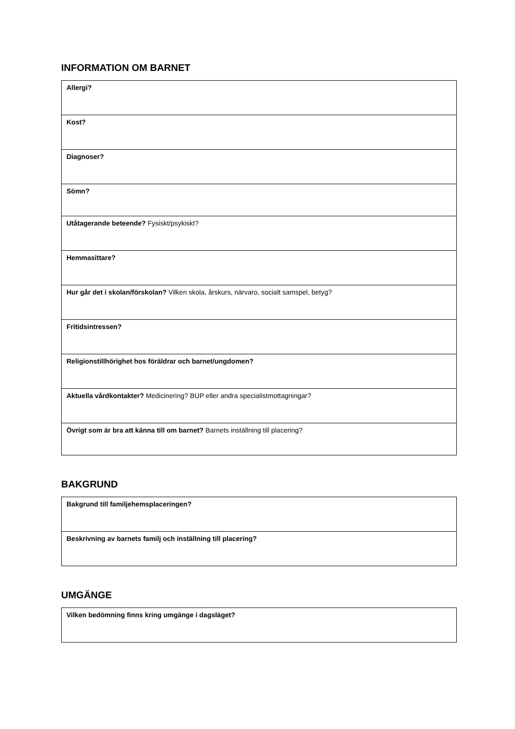INFORMATION OM BARNET
| Allergi? |
| Kost? |
| Diagnoser? |
| Sömn? |
| Utåtagerande beteende? Fysiskt/psykiskt? |
| Hemmasittare? |
| Hur går det i skolan/förskolan? Vilken skola, årskurs, närvaro, socialt samspel, betyg? |
| Fritidsintressen? |
| Religionstillhörighet hos föräldrar och barnet/ungdomen? |
| Aktuella vårdkontakter? Medicinering? BUP eller andra specialistmottagningar? |
| Övrigt som är bra att känna till om barnet? Barnets inställning till placering? |
BAKGRUND
| Bakgrund till familjehemsplaceringen? |
| Beskrivning av barnets familj och inställning till placering? |
UMGÄNGE
| Vilken bedömning finns kring umgänge i dagsläget? |